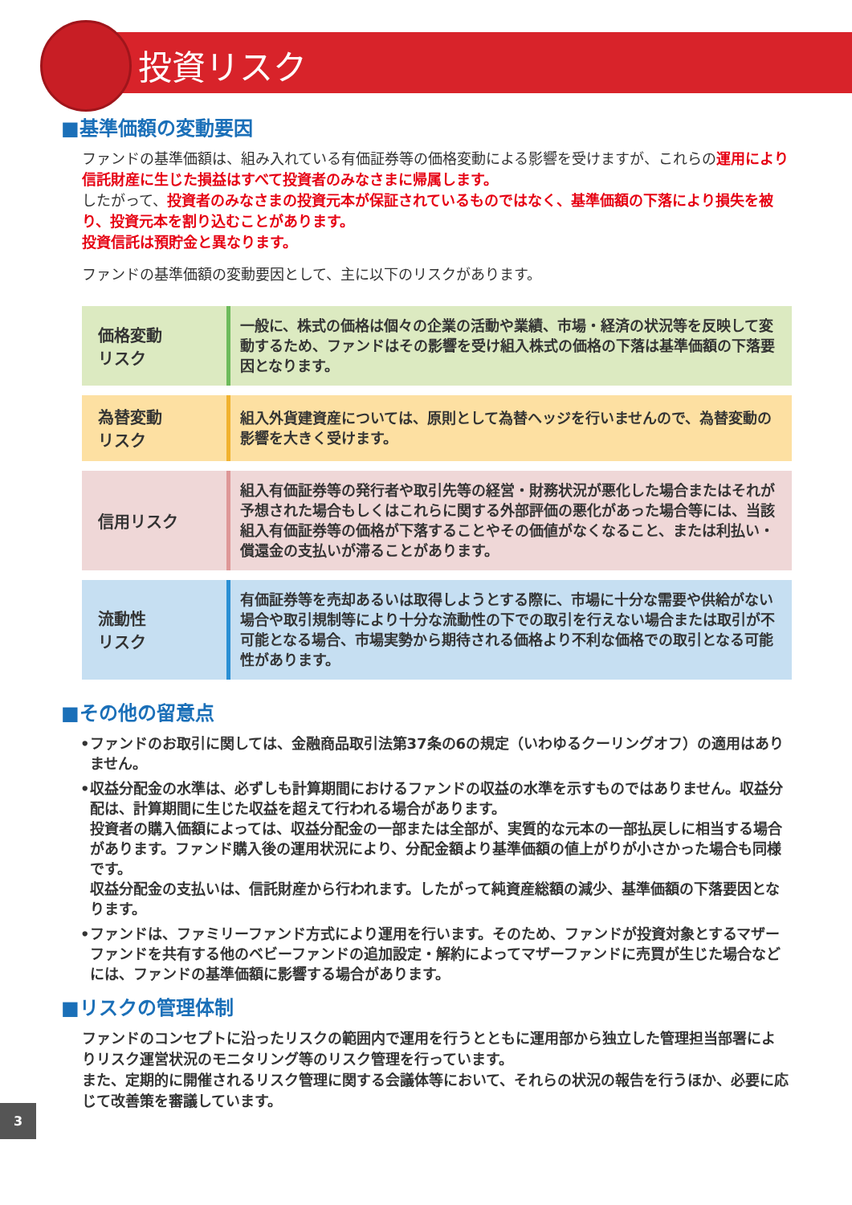投資リスク
■基準価額の変動要因
ファンドの基準価額は、組み入れている有価証券等の価格変動による影響を受けますが、これらの運用により信託財産に生じた損益はすべて投資者のみなさまに帰属します。
したがって、投資者のみなさまの投資元本が保証されているものではなく、基準価額の下落により損失を被り、投資元本を割り込むことがあります。
投資信託は預貯金と異なります。
ファンドの基準価額の変動要因として、主に以下のリスクがあります。
| 価格変動 リスク | 一般に、株式の価格は個々の企業の活動や業績、市場・経済の状況等を反映して変動するため、ファンドはその影響を受け組入株式の価格の下落は基準価額の下落要因となります。 |
| 為替変動 リスク | 組入外貨建資産については、原則として為替ヘッジを行いませんので、為替変動の影響を大きく受けます。 |
| 信用リスク | 組入有価証券等の発行者や取引先等の経営・財務状況が悪化した場合またはそれが予想された場合もしくはこれらに関する外部評価の悪化があった場合等には、当該組入有価証券等の価格が下落することやその価値がなくなること、または利払い・償還金の支払いが滞ることがあります。 |
| 流動性 リスク | 有価証券等を売却あるいは取得しようとする際に、市場に十分な需要や供給がない場合や取引規制等により十分な流動性の下での取引を行えない場合または取引が不可能となる場合、市場実勢から期待される価格より不利な価格での取引となる可能性があります。 |
■その他の留意点
•ファンドのお取引に関しては、金融商品取引法第37条の6の規定（いわゆるクーリングオフ）の適用はありません。
•収益分配金の水準は、必ずしも計算期間におけるファンドの収益の水準を示すものではありません。収益分配は、計算期間に生じた収益を超えて行われる場合があります。
投資者の購入価額によっては、収益分配金の一部または全部が、実質的な元本の一部払戻しに相当する場合があります。ファンド購入後の運用状況により、分配金額より基準価額の値上がりが小さかった場合も同様です。
収益分配金の支払いは、信託財産から行われます。したがって純資産総額の減少、基準価額の下落要因となります。
•ファンドは、ファミリーファンド方式により運用を行います。そのため、ファンドが投資対象とするマザーファンドを共有する他のベビーファンドの追加設定・解約によってマザーファンドに売買が生じた場合などには、ファンドの基準価額に影響する場合があります。
■リスクの管理体制
ファンドのコンセプトに沿ったリスクの範囲内で運用を行うとともに運用部から独立した管理担当部署によりリスク運営状況のモニタリング等のリスク管理を行っています。
また、定期的に開催されるリスク管理に関する会議体等において、それらの状況の報告を行うほか、必要に応じて改善策を審議しています。
3